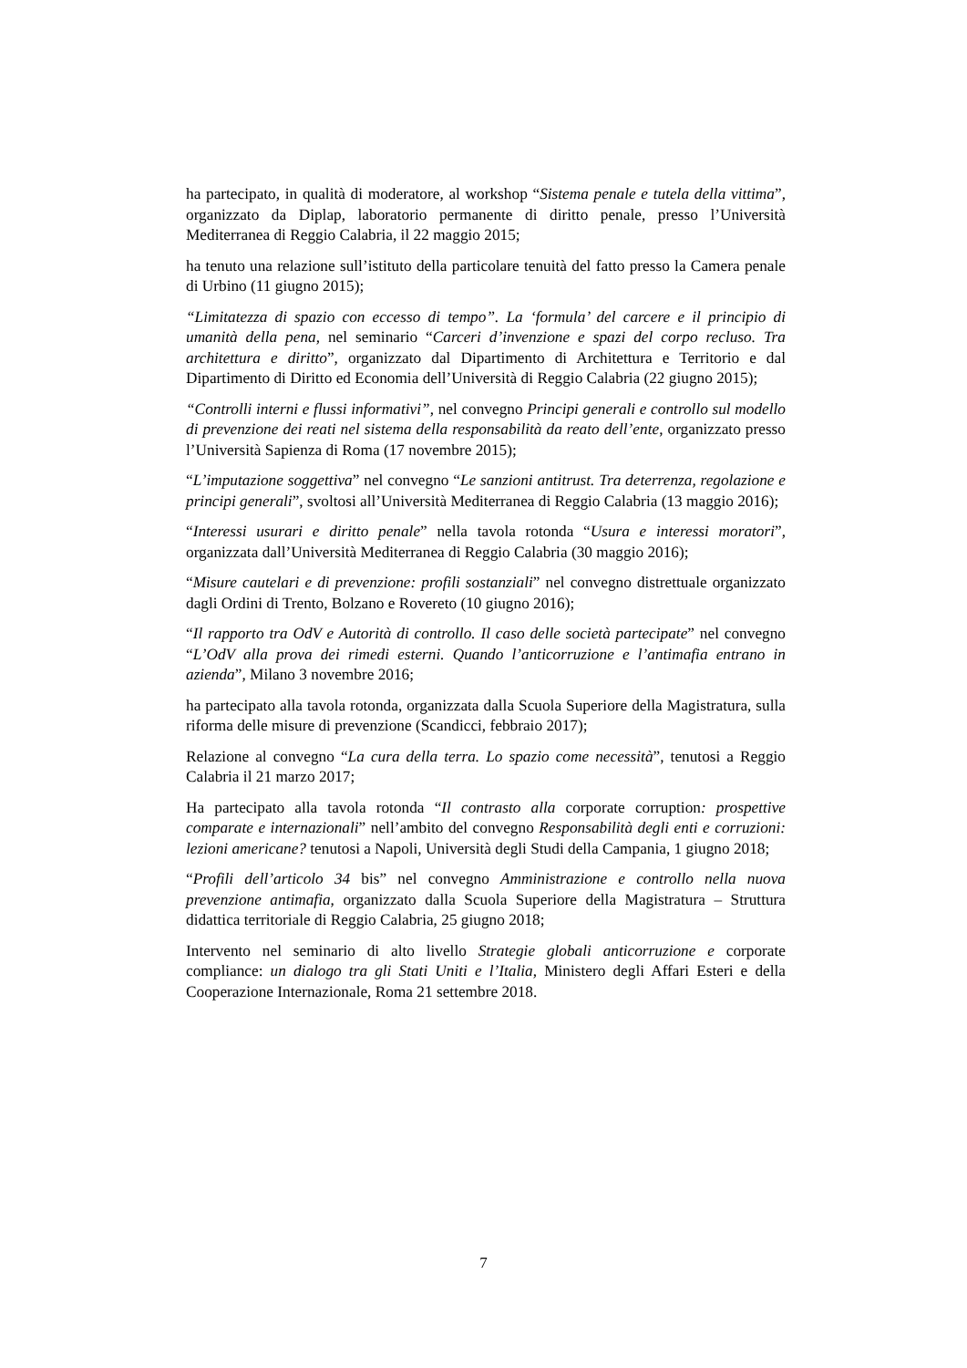ha partecipato, in qualità di moderatore, al workshop “Sistema penale e tutela della vittima”, organizzato da Diplap, laboratorio permanente di diritto penale, presso l’Università Mediterranea di Reggio Calabria, il 22 maggio 2015;
ha tenuto una relazione sull’istituto della particolare tenuità del fatto presso la Camera penale di Urbino (11 giugno 2015);
“Limitatezza di spazio con eccesso di tempo”. La ‘formula’ del carcere e il principio di umanità della pena, nel seminario “Carceri d’invenzione e spazi del corpo recluso. Tra architettura e diritto”, organizzato dal Dipartimento di Architettura e Territorio e dal Dipartimento di Diritto ed Economia dell’Università di Reggio Calabria (22 giugno 2015);
“Controlli interni e flussi informativi”, nel convegno Principi generali e controllo sul modello di prevenzione dei reati nel sistema della responsabilità da reato dell’ente, organizzato presso l’Università Sapienza di Roma (17 novembre 2015);
“L’imputazione soggettiva” nel convegno “Le sanzioni antitrust. Tra deterrenza, regolazione e principi generali”, svoltosi all’Università Mediterranea di Reggio Calabria (13 maggio 2016);
“Interessi usurari e diritto penale” nella tavola rotonda “Usura e interessi moratori”, organizzata dall’Università Mediterranea di Reggio Calabria (30 maggio 2016);
“Misure cautelari e di prevenzione: profili sostanziali” nel convegno distrettuale organizzato dagli Ordini di Trento, Bolzano e Rovereto (10 giugno 2016);
“Il rapporto tra OdV e Autorità di controllo. Il caso delle società partecipate” nel convegno “L’OdV alla prova dei rimedi esterni. Quando l’anticorruzione e l’antimafia entrano in azienda”, Milano 3 novembre 2016;
ha partecipato alla tavola rotonda, organizzata dalla Scuola Superiore della Magistratura, sulla riforma delle misure di prevenzione (Scandicci, febbraio 2017);
Relazione al convegno “La cura della terra. Lo spazio come necessità”, tenutosi a Reggio Calabria il 21 marzo 2017;
Ha partecipato alla tavola rotonda “Il contrasto alla corporate corruption: prospettive comparate e internazionali” nell’ambito del convegno Responsabilità degli enti e corruzioni: lezioni americane? tenutosi a Napoli, Università degli Studi della Campania, 1 giugno 2018;
“Profili dell’articolo 34 bis” nel convegno Amministrazione e controllo nella nuova prevenzione antimafia, organizzato dalla Scuola Superiore della Magistratura – Struttura didattica territoriale di Reggio Calabria, 25 giugno 2018;
Intervento nel seminario di alto livello Strategie globali anticorruzione e corporate compliance: un dialogo tra gli Stati Uniti e l’Italia, Ministero degli Affari Esteri e della Cooperazione Internazionale, Roma 21 settembre 2018.
7